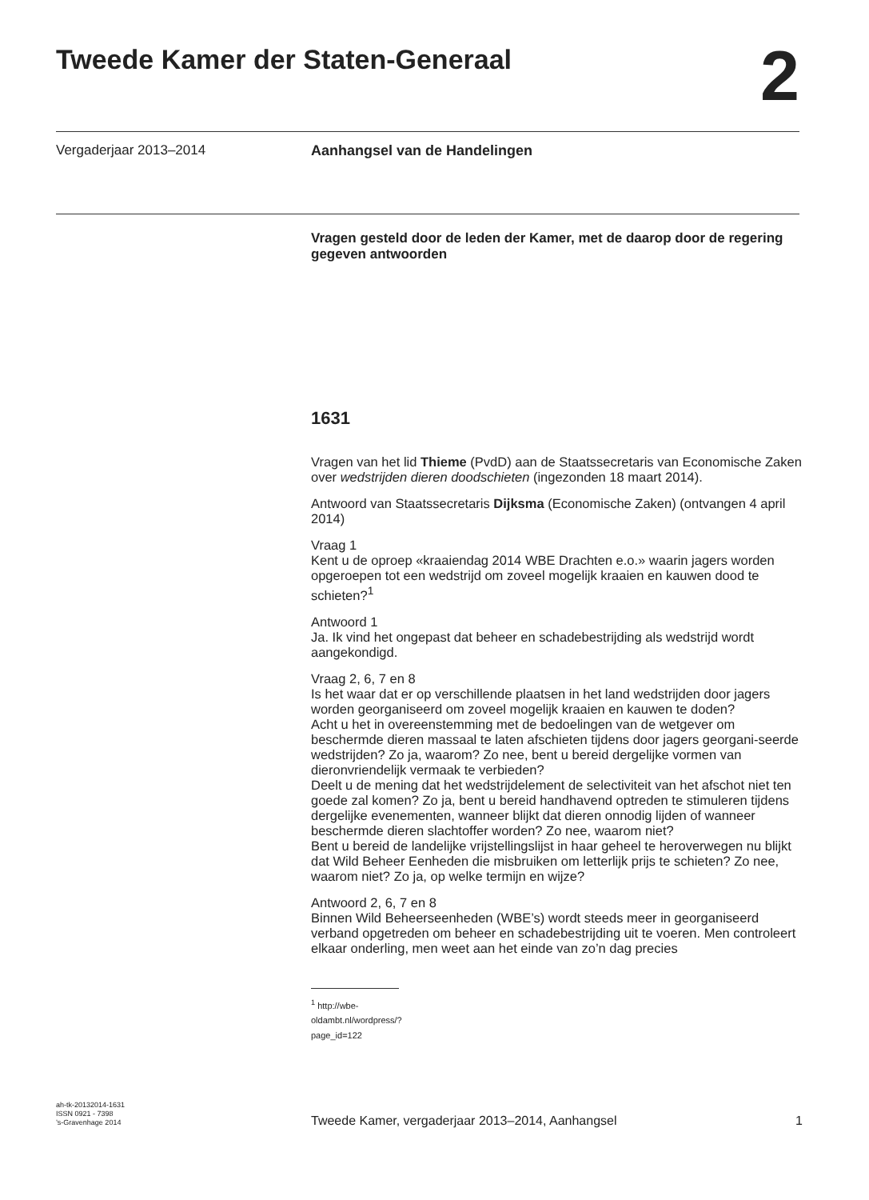Tweede Kamer der Staten-Generaal
2
Vergaderjaar 2013–2014 Aanhangsel van de Handelingen
Vragen gesteld door de leden der Kamer, met de daarop door de regering gegeven antwoorden
1631
Vragen van het lid Thieme (PvdD) aan de Staatssecretaris van Economische Zaken over wedstrijden dieren doodschieten (ingezonden 18 maart 2014).
Antwoord van Staatssecretaris Dijksma (Economische Zaken) (ontvangen 4 april 2014)
Vraag 1
Kent u de oproep «kraaiendag 2014 WBE Drachten e.o.» waarin jagers worden opgeroepen tot een wedstrijd om zoveel mogelijk kraaien en kauwen dood te schieten?<sup>1</sup>
Antwoord 1
Ja. Ik vind het ongepast dat beheer en schadebestrijding als wedstrijd wordt aangekondigd.
Vraag 2, 6, 7 en 8
Is het waar dat er op verschillende plaatsen in het land wedstrijden door jagers worden georganiseerd om zoveel mogelijk kraaien en kauwen te doden?
Acht u het in overeenstemming met de bedoelingen van de wetgever om beschermde dieren massaal te laten afschieten tijdens door jagers georgani-seerde wedstrijden? Zo ja, waarom? Zo nee, bent u bereid dergelijke vormen van dieronvriendelijk vermaak te verbieden?
Deelt u de mening dat het wedstrijdelement de selectiviteit van het afschot niet ten goede zal komen? Zo ja, bent u bereid handhavend optreden te stimuleren tijdens dergelijke evenementen, wanneer blijkt dat dieren onnodig lijden of wanneer beschermde dieren slachtoffer worden? Zo nee, waarom niet?
Bent u bereid de landelijke vrijstellingslijst in haar geheel te heroverwegen nu blijkt dat Wild Beheer Eenheden die misbruiken om letterlijk prijs te schieten? Zo nee, waarom niet? Zo ja, op welke termijn en wijze?
Antwoord 2, 6, 7 en 8
Binnen Wild Beheerseenheden (WBE’s) wordt steeds meer in georganiseerd verband opgetreden om beheer en schadebestrijding uit te voeren. Men controleert elkaar onderling, men weet aan het einde van zo’n dag precies
<sup>1</sup> http://wbe-oldambt.nl/wordpress/?page_id=122
ah-tk-20132014-1631
ISSN 0921 - 7398
’s-Gravenhage 2014
Tweede Kamer, vergaderjaar 2013–2014, Aanhangsel 1